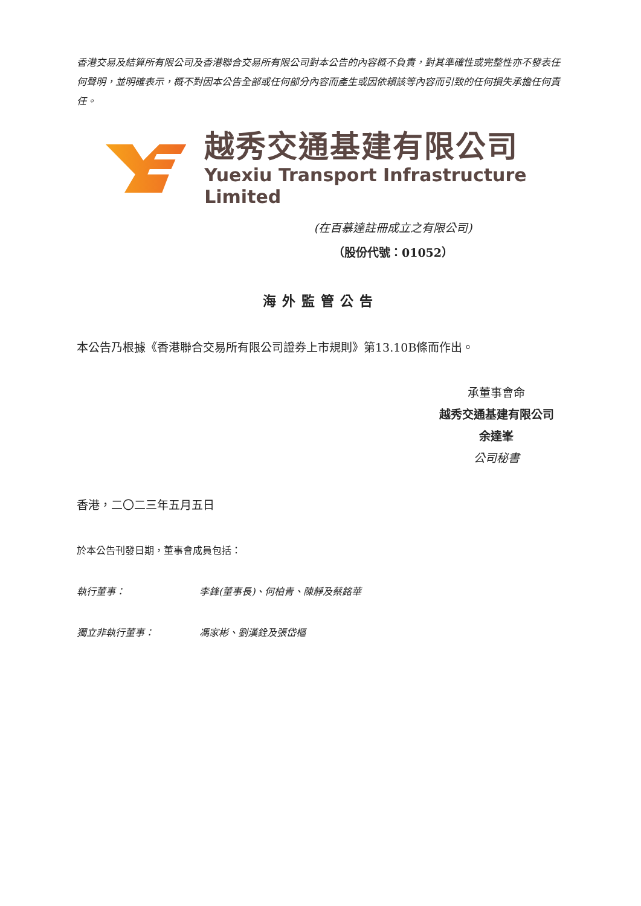香港交易及結算所有限公司及香港聯合交易所有限公司對本公告的內容概不負責，對其準確性或完整性亦不發表任何聲明，並明確表示，概不對因本公告全部或任何部分內容而產生或因依賴該等內容而引致的任何損失承擔任何責任。
越秀交通基建有限公司
Yuexiu Transport Infrastructure Limited
(在百慕達註冊成立之有限公司)
（股份代號：01052）
海外監管公告
本公告乃根據《香港聯合交易所有限公司證券上市規則》第13.10B條而作出。
承董事會命
越秀交通基建有限公司
余達峯
公司秘書
香港，二〇二三年五月五日
於本公告刊發日期，董事會成員包括：
執行董事： 李鋒(董事長)、何柏青、陳靜及蔡銘華
獨立非執行董事： 馮家彬、劉漢銓及張岱樞